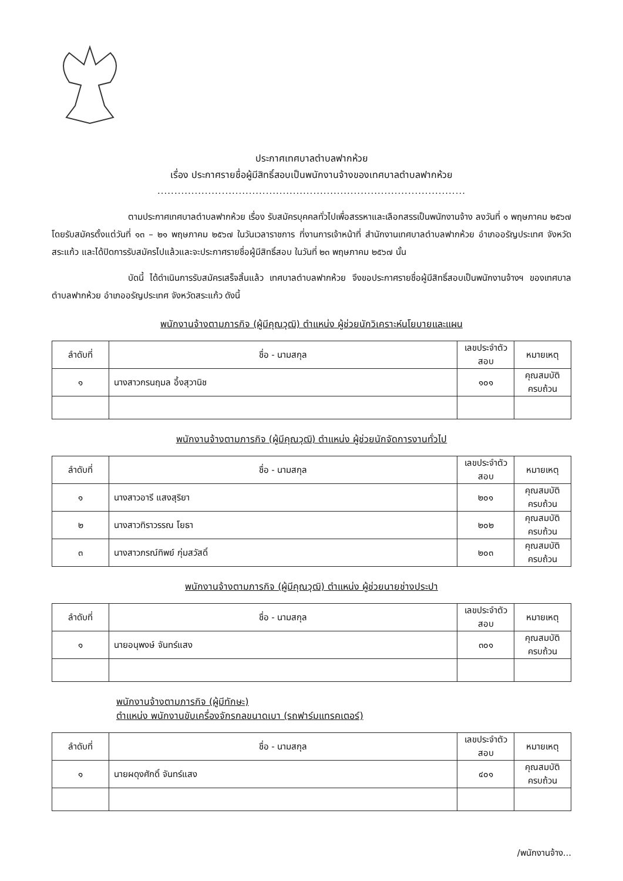ประกาศเทศบาลตำบลฟากห้วย
เรื่อง ประกาศรายชื่อผู้มีสิทธิ์สอบเป็นพนักงานจ้างของเทศบาลตำบลฟากห้วย
...........................................................................................
ตามประกาศเทศบาลตำบลฟากห้วย เรื่อง รับสมัครบุคคลทั่วไปเพื่อสรรหาและเลือกสรรเป็นพนักงานจ้าง ลงวันที่ ๑ พฤษภาคม ๒๕๖๗ โดยรับสมัครตั้งแต่วันที่ ๑๓ – ๒๑ พฤษภาคม ๒๕๖๗ ในวันเวลาราชการ ที่งานการเจ้าหน้าที่ สำนักงานเทศบาลตำบลฟากห้วย อำเภออรัญประเทศ จังหวัดสระแก้ว และได้ปิดการรับสมัครไปแล้วและจะประกาศรายชื่อผู้มีสิทธิ์สอบ ในวันที่ ๒๓ พฤษภาคม ๒๕๖๗ นั้น
บัดนี้ ได้ดำเนินการรับสมัครเสร็จสิ้นแล้ว เทศบาลตำบลฟากห้วย จึงขอประกาศรายชื่อผู้มีสิทธิ์สอบเป็นพนักงานจ้างฯ ของเทศบาลตำบลฟากห้วย อำเภออรัญประเทศ จังหวัดสระแก้ว ดังนี้
พนักงานจ้างตามภารกิจ (ผู้มีคุณวุฒิ) ตำแหน่ง ผู้ช่วยนักวิเคราะห์นโยบายและแผน
| ลำดับที่ | ชื่อ - นามสกุล | เลขประจำตัวสอบ | หมายเหตุ |
| --- | --- | --- | --- |
| ๑ | นางสาวกรนฤมล อึ้งสุวานิช | ๑๐๑ | คุณสมบัติครบถ้วน |
พนักงานจ้างตามภารกิจ (ผู้มีคุณวุฒิ) ตำแหน่ง ผู้ช่วยนักจัดการงานทั่วไป
| ลำดับที่ | ชื่อ - นามสกุล | เลขประจำตัวสอบ | หมายเหตุ |
| --- | --- | --- | --- |
| ๑ | นางสาวอารี แสงสุริยา | ๒๐๑ | คุณสมบัติครบถ้วน |
| ๒ | นางสาวทิราวรรณ โยธา | ๒๐๒ | คุณสมบัติครบถ้วน |
| ๓ | นางสาวภรณ์ทิพย์ กุ่มสวัสดิ์ | ๒๐๓ | คุณสมบัติครบถ้วน |
พนักงานจ้างตามภารกิจ (ผู้มีคุณวุฒิ) ตำแหน่ง ผู้ช่วยนายช่างประปา
| ลำดับที่ | ชื่อ - นามสกุล | เลขประจำตัวสอบ | หมายเหตุ |
| --- | --- | --- | --- |
| ๑ | นายอนุพงษ์ จันทร์แสง | ๓๐๑ | คุณสมบัติครบถ้วน |
พนักงานจ้างตามภารกิจ (ผู้มีทักษะ)
ตำแหน่ง พนักงานขับเครื่องจักรกลขนาดเบา (รถฟาร์มแทรคเตอร์)
| ลำดับที่ | ชื่อ - นามสกุล | เลขประจำตัวสอบ | หมายเหตุ |
| --- | --- | --- | --- |
| ๑ | นายผดุงศักดิ์ จันทร์แสง | ๔๐๑ | คุณสมบัติครบถ้วน |
/พนักงานจ้าง...